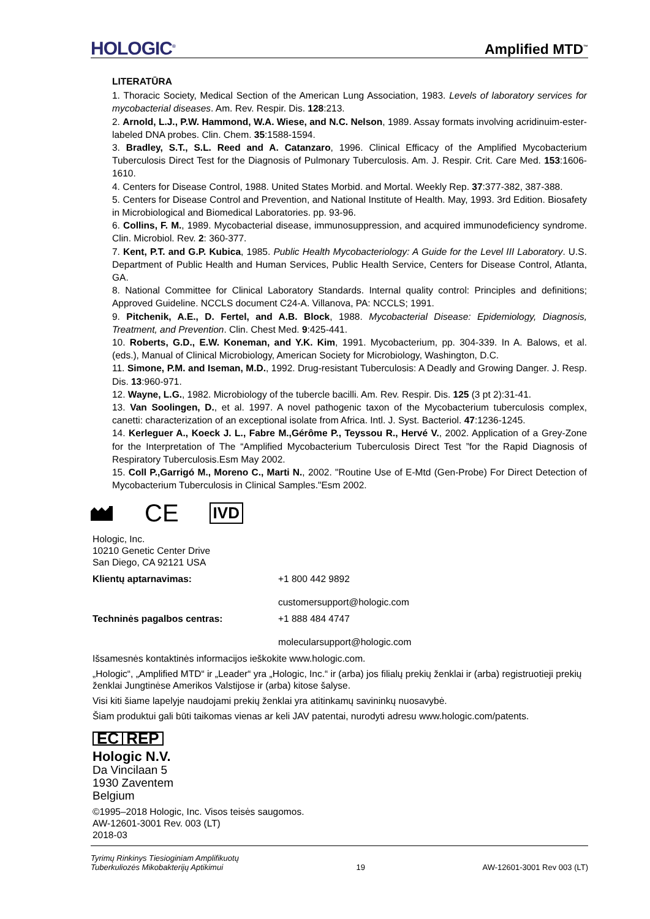HOLOGIC<sup>®</sup>
Amplified MTD<sup>™</sup>
LITERATŪRA
1. Thoracic Society, Medical Section of the American Lung Association, 1983. Levels of laboratory services for mycobacterial diseases. Am. Rev. Respir. Dis. 128:213.
2. Arnold, L.J., P.W. Hammond, W.A. Wiese, and N.C. Nelson, 1989. Assay formats involving acridinuim-ester-labeled DNA probes. Clin. Chem. 35:1588-1594.
3. Bradley, S.T., S.L. Reed and A. Catanzaro, 1996. Clinical Efficacy of the Amplified Mycobacterium Tuberculosis Direct Test for the Diagnosis of Pulmonary Tuberculosis. Am. J. Respir. Crit. Care Med. 153:1606-1610.
4. Centers for Disease Control, 1988. United States Morbid. and Mortal. Weekly Rep. 37:377-382, 387-388.
5. Centers for Disease Control and Prevention, and National Institute of Health. May, 1993. 3rd Edition. Biosafety in Microbiological and Biomedical Laboratories. pp. 93-96.
6. Collins, F. M., 1989. Mycobacterial disease, immunosuppression, and acquired immunodeficiency syndrome. Clin. Microbiol. Rev. 2: 360-377.
7. Kent, P.T. and G.P. Kubica, 1985. Public Health Mycobacteriology: A Guide for the Level III Laboratory. U.S. Department of Public Health and Human Services, Public Health Service, Centers for Disease Control, Atlanta, GA.
8. National Committee for Clinical Laboratory Standards. Internal quality control: Principles and definitions; Approved Guideline. NCCLS document C24-A. Villanova, PA: NCCLS; 1991.
9. Pitchenik, A.E., D. Fertel, and A.B. Block, 1988. Mycobacterial Disease: Epidemiology, Diagnosis, Treatment, and Prevention. Clin. Chest Med. 9:425-441.
10. Roberts, G.D., E.W. Koneman, and Y.K. Kim, 1991. Mycobacterium, pp. 304-339. In A. Balows, et al. (eds.), Manual of Clinical Microbiology, American Society for Microbiology, Washington, D.C.
11. Simone, P.M. and Iseman, M.D., 1992. Drug-resistant Tuberculosis: A Deadly and Growing Danger. J. Resp. Dis. 13:960-971.
12. Wayne, L.G., 1982. Microbiology of the tubercle bacilli. Am. Rev. Respir. Dis. 125 (3 pt 2):31-41.
13. Van Soolingen, D., et al. 1997. A novel pathogenic taxon of the Mycobacterium tuberculosis complex, canetti: characterization of an exceptional isolate from Africa. Intl. J. Syst. Bacteriol. 47:1236-1245.
14. Kerleguer A., Koeck J. L., Fabre M.,Gérôme P., Teyssou R., Hervé V., 2002. Application of a Grey-Zone for the Interpretation of The “Amplified Mycobacterium Tuberculosis Direct Test ”for the Rapid Diagnosis of Respiratory Tuberculosis.Esm May 2002.
15. Coll P.,Garrigó M., Moreno C., Marti N., 2002. "Routine Use of E-Mtd (Gen-Probe) For Direct Detection of Mycobacterium Tuberculosis in Clinical Samples."Esm 2002.
CE IVD
Hologic, Inc.
10210 Genetic Center Drive
San Diego, CA 92121 USA
Klientų aptarnavimas: +1 800 442 9892
customersupport@hologic.com
Techninės pagalbos centras: +1 888 484 4747
molecularsupport@hologic.com
Išsamesnės kontaktinės informacijos ieškokite www.hologic.com.
„Hologic“, „Amplified MTD“ ir „Leader“ yra „Hologic, Inc.“ ir (arba) jos filialų prekių ženklai ir (arba) registruotieji prekių ženklai Jungtinėse Amerikos Valstijose ir (arba) kitose šalyse.
Visi kiti šiame lapelyje naudojami prekių ženklai yra atitinkamų savininkų nuosavybė.
Šiam produktui gali būti taikomas vienas ar keli JAV patentai, nurodyti adresu www.hologic.com/patents.
EC REP
Hologic N.V.
Da Vincilaan 5
1930 Zaventem
Belgium
©1995–2018 Hologic, Inc. Visos teisės saugomos.
AW-12601-3001 Rev. 003 (LT)
2018-03
Tyrimų Rinkinys Tiesioginiam Amplifikuotų
Tuberkuliozės Mikobakterijų Aptikimui 19 AW-12601-3001 Rev 003 (LT)